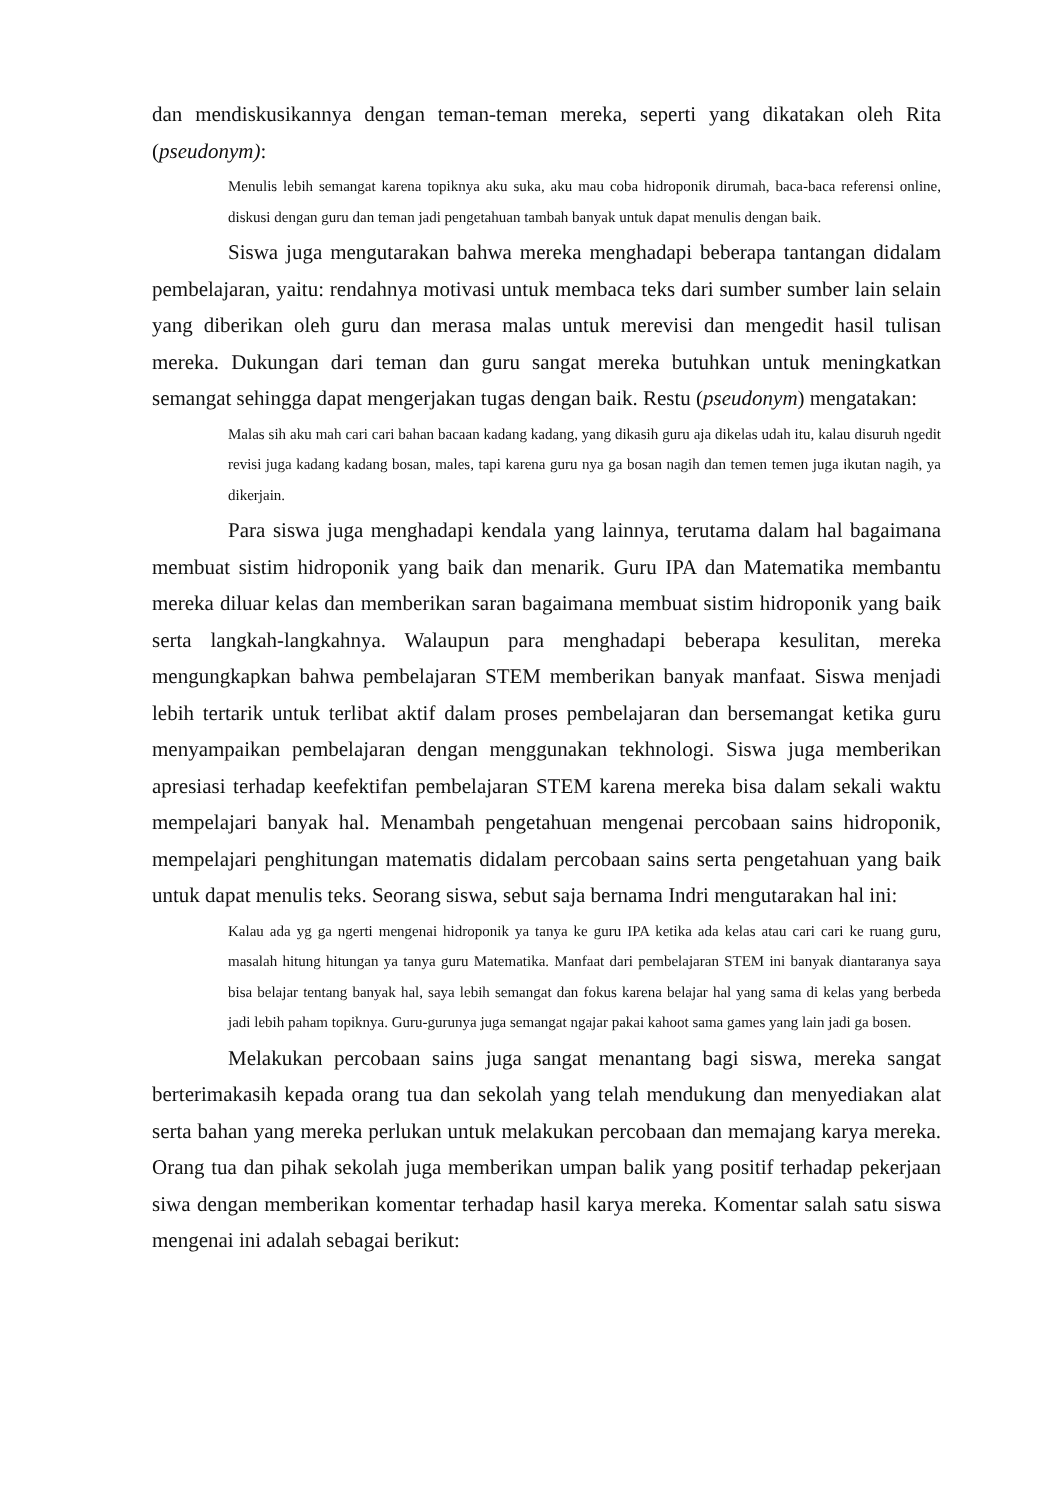dan mendiskusikannya dengan teman-teman mereka, seperti yang dikatakan oleh Rita (pseudonym):
Menulis lebih semangat karena topiknya aku suka, aku mau coba hidroponik dirumah, baca-baca referensi online, diskusi dengan guru dan teman jadi pengetahuan tambah banyak untuk dapat menulis dengan baik.
Siswa juga mengutarakan bahwa mereka menghadapi beberapa tantangan didalam pembelajaran, yaitu: rendahnya motivasi untuk membaca teks dari sumber sumber lain selain yang diberikan oleh guru dan merasa malas untuk merevisi dan mengedit hasil tulisan mereka. Dukungan dari teman dan guru sangat mereka butuhkan untuk meningkatkan semangat sehingga dapat mengerjakan tugas dengan baik. Restu (pseudonym) mengatakan:
Malas sih aku mah cari cari bahan bacaan kadang kadang, yang dikasih guru aja dikelas udah itu, kalau disuruh ngedit revisi juga kadang kadang bosan, males, tapi karena guru nya ga bosan nagih dan temen temen juga ikutan nagih, ya dikerjain.
Para siswa juga menghadapi kendala yang lainnya, terutama dalam hal bagaimana membuat sistim hidroponik yang baik dan menarik. Guru IPA dan Matematika membantu mereka diluar kelas dan memberikan saran bagaimana membuat sistim hidroponik yang baik serta langkah-langkahnya. Walaupun para menghadapi beberapa kesulitan, mereka mengungkapkan bahwa pembelajaran STEM memberikan banyak manfaat. Siswa menjadi lebih tertarik untuk terlibat aktif dalam proses pembelajaran dan bersemangat ketika guru menyampaikan pembelajaran dengan menggunakan tekhnologi. Siswa juga memberikan apresiasi terhadap keefektifan pembelajaran STEM karena mereka bisa dalam sekali waktu mempelajari banyak hal. Menambah pengetahuan mengenai percobaan sains hidroponik, mempelajari penghitungan matematis didalam percobaan sains serta pengetahuan yang baik untuk dapat menulis teks. Seorang siswa, sebut saja bernama Indri mengutarakan hal ini:
Kalau ada yg ga ngerti mengenai hidroponik ya tanya ke guru IPA ketika ada kelas atau cari cari ke ruang guru, masalah hitung hitungan ya tanya guru Matematika. Manfaat dari pembelajaran STEM ini banyak diantaranya saya bisa belajar tentang banyak hal, saya lebih semangat dan fokus karena belajar hal yang sama di kelas yang berbeda jadi lebih paham topiknya. Guru-gurunya juga semangat ngajar pakai kahoot sama games yang lain jadi ga bosen.
Melakukan percobaan sains juga sangat menantang bagi siswa, mereka sangat berterimakasih kepada orang tua dan sekolah yang telah mendukung dan menyediakan alat serta bahan yang mereka perlukan untuk melakukan percobaan dan memajang karya mereka. Orang tua dan pihak sekolah juga memberikan umpan balik yang positif terhadap pekerjaan siwa dengan memberikan komentar terhadap hasil karya mereka. Komentar salah satu siswa mengenai ini adalah sebagai berikut: